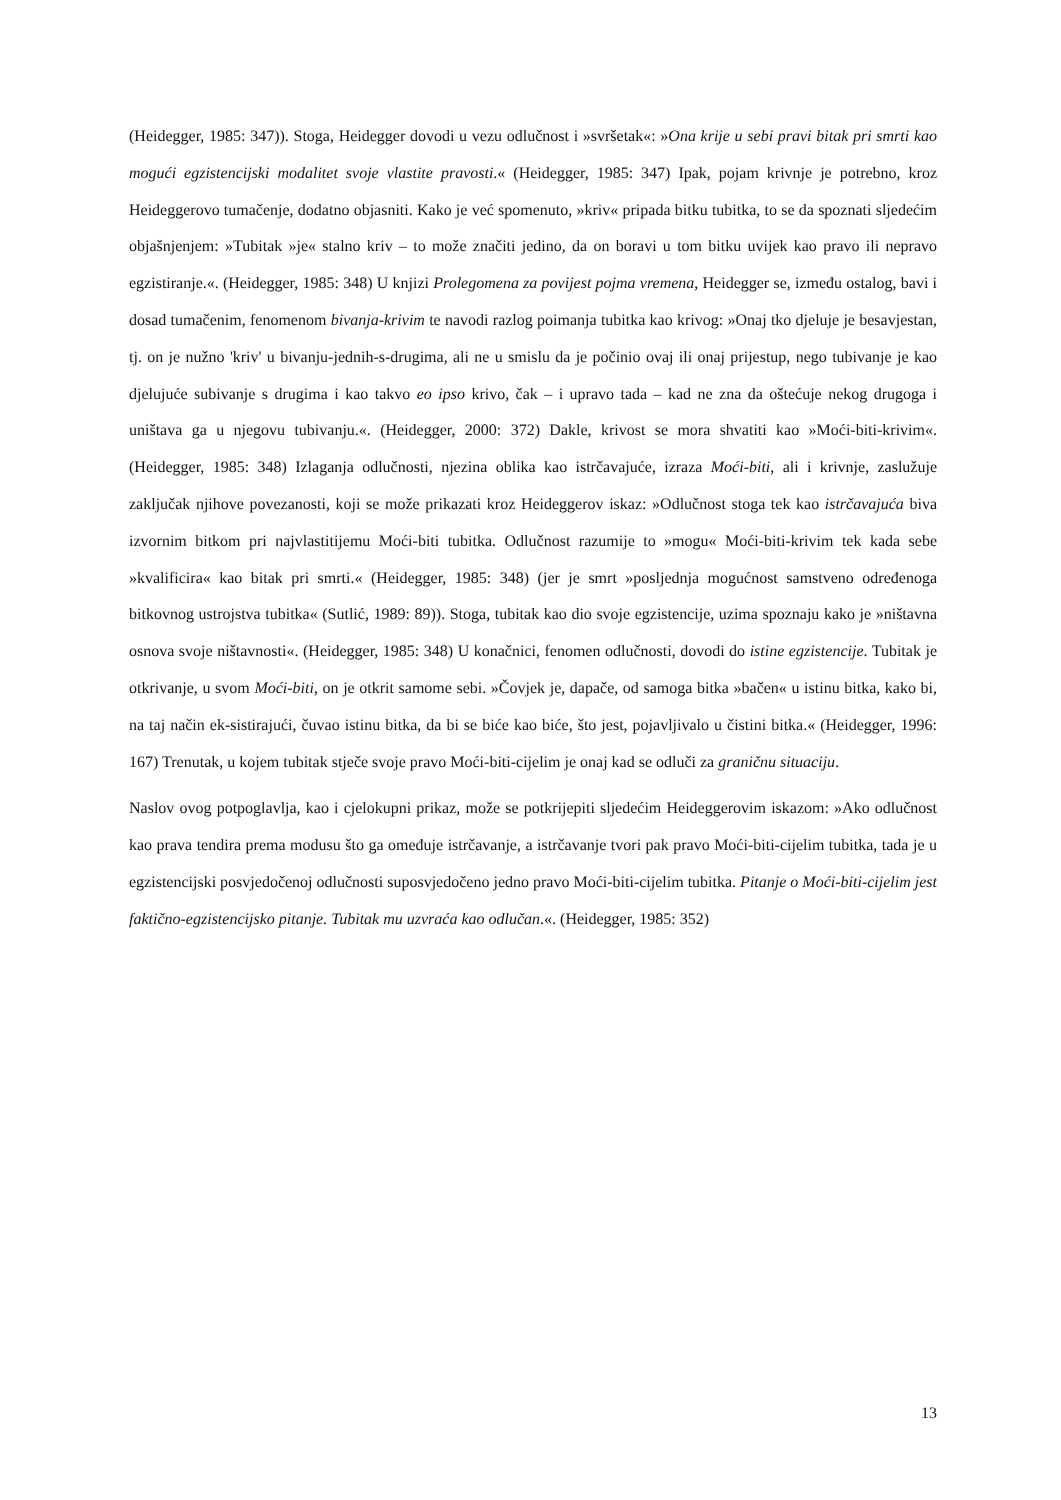(Heidegger, 1985: 347)). Stoga, Heidegger dovodi u vezu odlučnost i »svršetak«: »Ona krije u sebi pravi bitak pri smrti kao mogući egzistencijski modalitet svoje vlastite pravosti.« (Heidegger, 1985: 347) Ipak, pojam krivnje je potrebno, kroz Heideggerovo tumačenje, dodatno objasniti. Kako je već spomenuto, »kriv« pripada bitku tubitka, to se da spoznati sljedećim objašnjenjem: »Tubitak »je« stalno kriv – to može značiti jedino, da on boravi u tom bitku uvijek kao pravo ili nepravo egzistiranje.«. (Heidegger, 1985: 348) U knjizi Prolegomena za povijest pojma vremena, Heidegger se, između ostalog, bavi i dosad tumačenim, fenomenom bivanja-krivim te navodi razlog poimanja tubitka kao krivog: »Onaj tko djeluje je besavjestan, tj. on je nužno 'kriv' u bivanju-jednih-s-drugima, ali ne u smislu da je počinio ovaj ili onaj prijestup, nego tubivanje je kao djelujuće subivanje s drugima i kao takvo eo ipso krivo, čak – i upravo tada – kad ne zna da oštećuje nekog drugoga i uništava ga u njegovu tubivanju.«. (Heidegger, 2000: 372) Dakle, krivost se mora shvatiti kao »Moći-biti-krivim«. (Heidegger, 1985: 348) Izlaganja odlučnosti, njezina oblika kao istrčavajuće, izraza Moći-biti, ali i krivnje, zaslužuje zaključak njihove povezanosti, koji se može prikazati kroz Heideggerov iskaz: »Odlučnost stoga tek kao istrčavajuća biva izvornim bitkom pri najvlastitijemu Moći-biti tubitka. Odlučnost razumije to »mogu« Moći-biti-krivim tek kada sebe »kvalificira« kao bitak pri smrti.« (Heidegger, 1985: 348) (jer je smrt »posljednja mogućnost samstveno određenoga bitkovnog ustrojstva tubitka« (Sutlić, 1989: 89)). Stoga, tubitak kao dio svoje egzistencije, uzima spoznaju kako je »ništavna osnova svoje ništavnosti«. (Heidegger, 1985: 348) U konačnici, fenomen odlučnosti, dovodi do istine egzistencije. Tubitak je otkrivanje, u svom Moći-biti, on je otkrit samome sebi. »Čovjek je, dapače, od samoga bitka »bačen« u istinu bitka, kako bi, na taj način ek-sistirajući, čuvao istinu bitka, da bi se biće kao biće, što jest, pojavljivalo u čistini bitka.« (Heidegger, 1996: 167) Trenutak, u kojem tubitak stječe svoje pravo Moći-biti-cijelim je onaj kad se odluči za graničnu situaciju.
Naslov ovog potpoglavlja, kao i cjelokupni prikaz, može se potkrijepiti sljedećim Heideggerovim iskazom: »Ako odlučnost kao prava tendira prema modusu što ga omeđuje istrčavanje, a istrčavanje tvori pak pravo Moći-biti-cijelim tubitka, tada je u egzistencijski posvjedočenoj odlučnosti suposvjedočeno jedno pravo Moći-biti-cijelim tubitka. Pitanje o Moći-biti-cijelim jest faktično-egzistencijsko pitanje. Tubitak mu uzvraća kao odlučan.«. (Heidegger, 1985: 352)
13